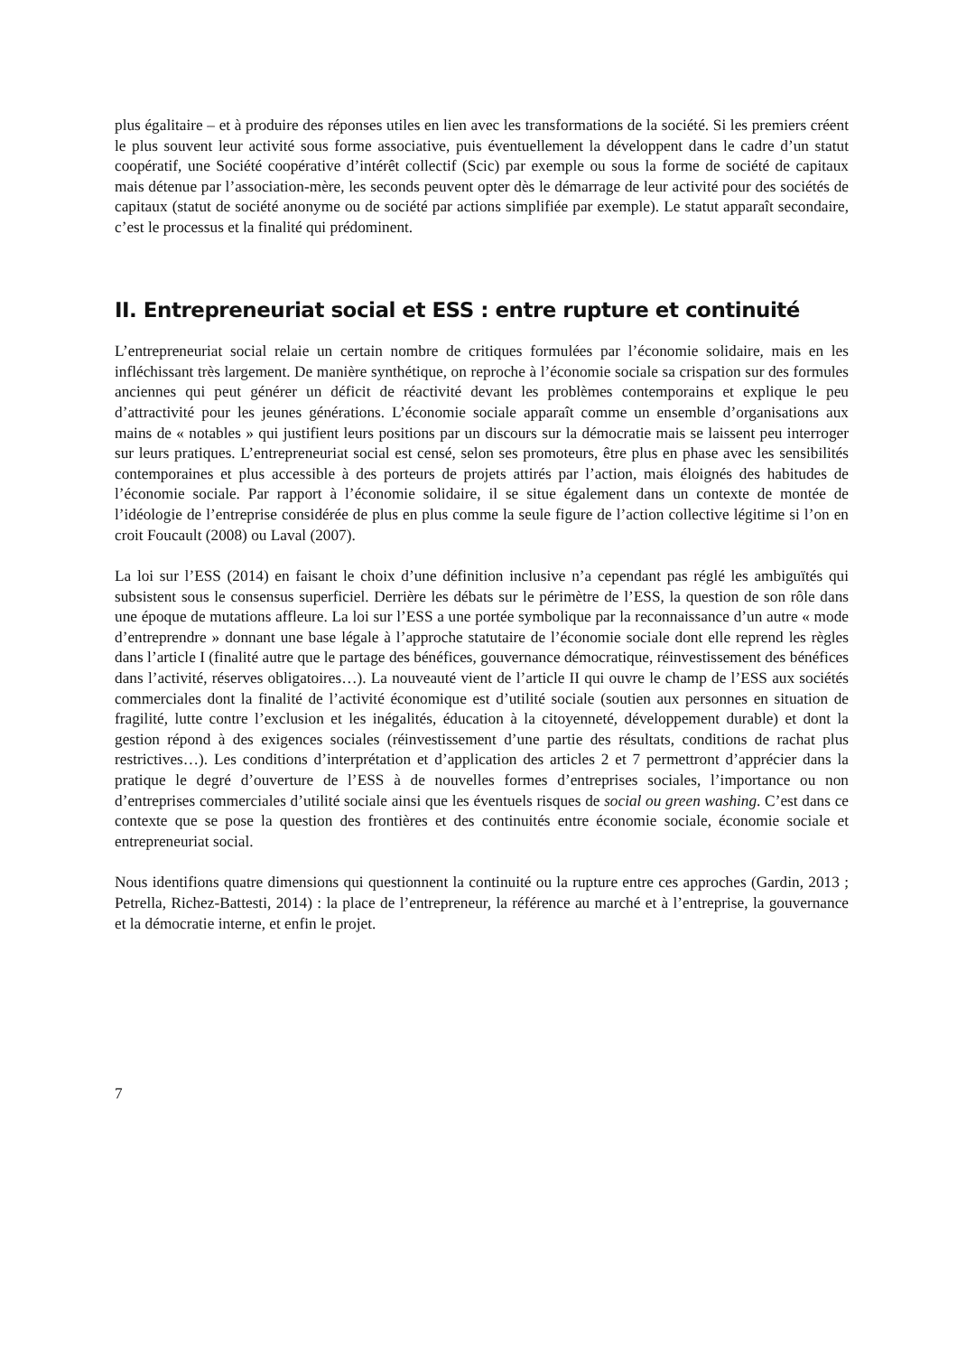plus égalitaire – et à produire des réponses utiles en lien avec les transformations de la société. Si les premiers créent le plus souvent leur activité sous forme associative, puis éventuellement la développent dans le cadre d’un statut coopératif, une Société coopérative d’intérêt collectif (Scic) par exemple ou sous la forme de société de capitaux mais détenue par l’association-mère, les seconds peuvent opter dès le démarrage de leur activité pour des sociétés de capitaux (statut de société anonyme ou de société par actions simplifiée par exemple). Le statut apparaît secondaire, c’est le processus et la finalité qui prédominent.
II. Entrepreneuriat social et ESS : entre rupture et continuité
L’entrepreneuriat social relaie un certain nombre de critiques formulées par l’économie solidaire, mais en les infléchissant très largement. De manière synthétique, on reproche à l’économie sociale sa crispation sur des formules anciennes qui peut générer un déficit de réactivité devant les problèmes contemporains et explique le peu d’attractivité pour les jeunes générations. L’économie sociale apparaît comme un ensemble d’organisations aux mains de « notables » qui justifient leurs positions par un discours sur la démocratie mais se laissent peu interroger sur leurs pratiques. L’entrepreneuriat social est censé, selon ses promoteurs, être plus en phase avec les sensibilités contemporaines et plus accessible à des porteurs de projets attirés par l’action, mais éloignés des habitudes de l’économie sociale. Par rapport à l’économie solidaire, il se situe également dans un contexte de montée de l’idéologie de l’entreprise considérée de plus en plus comme la seule figure de l’action collective légitime si l’on en croit Foucault (2008) ou Laval (2007).
La loi sur l’ESS (2014) en faisant le choix d’une définition inclusive n’a cependant pas réglé les ambiguïtés qui subsistent sous le consensus superficiel. Derrière les débats sur le périmètre de l’ESS, la question de son rôle dans une époque de mutations affleure. La loi sur l’ESS a une portée symbolique par la reconnaissance d’un autre « mode d’entreprendre » donnant une base légale à l’approche statutaire de l’économie sociale dont elle reprend les règles dans l’article I (finalité autre que le partage des bénéfices, gouvernance démocratique, réinvestissement des bénéfices dans l’activité, réserves obligatoires…). La nouveauté vient de l’article II qui ouvre le champ de l’ESS aux sociétés commerciales dont la finalité de l’activité économique est d’utilité sociale (soutien aux personnes en situation de fragilité, lutte contre l’exclusion et les inégalités, éducation à la citoyenneté, développement durable) et dont la gestion répond à des exigences sociales (réinvestissement d’une partie des résultats, conditions de rachat plus restrictives…). Les conditions d’interprétation et d’application des articles 2 et 7 permettront d’apprécier dans la pratique le degré d’ouverture de l’ESS à de nouvelles formes d’entreprises sociales, l’importance ou non d’entreprises commerciales d’utilité sociale ainsi que les éventuels risques de social ou green washing. C’est dans ce contexte que se pose la question des frontières et des continuités entre économie sociale, économie sociale et entrepreneuriat social.
Nous identifions quatre dimensions qui questionnent la continuité ou la rupture entre ces approches (Gardin, 2013 ; Petrella, Richez-Battesti, 2014) : la place de l’entrepreneur, la référence au marché et à l’entreprise, la gouvernance et la démocratie interne, et enfin le projet.
7